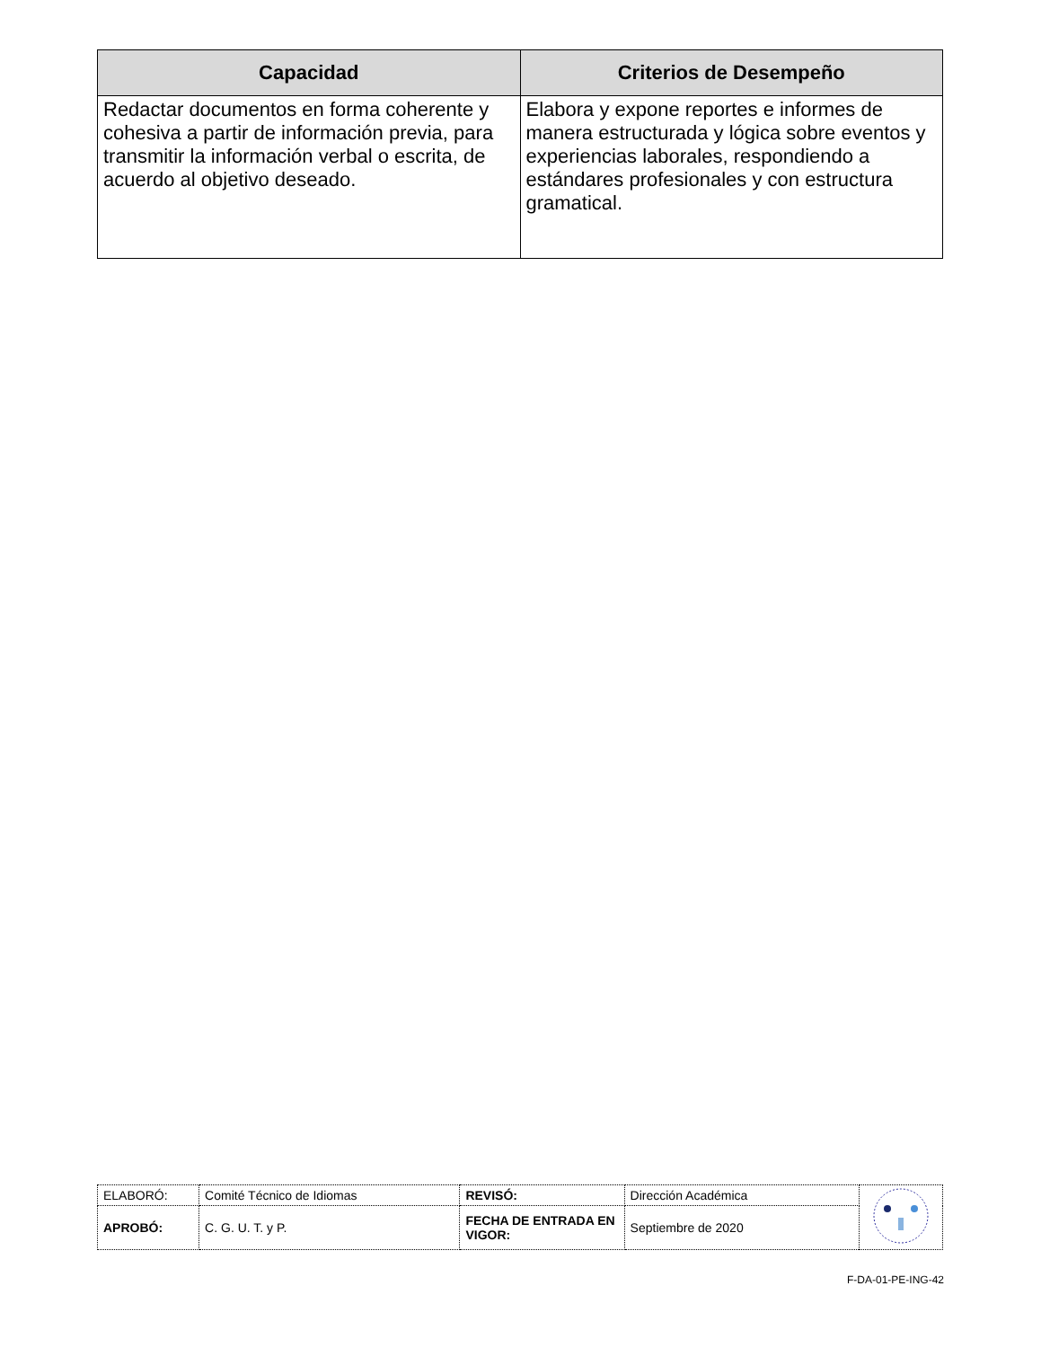| Capacidad | Criterios de Desempeño |
| --- | --- |
| Redactar documentos en forma coherente y cohesiva a partir de información previa, para transmitir la información verbal o escrita, de acuerdo al objetivo deseado. | Elabora y expone reportes e informes de manera estructurada y lógica sobre eventos y experiencias laborales, respondiendo a estándares profesionales y con estructura gramatical. |
| ELABORÓ: | Comité Técnico de Idiomas | REVISÓ: | Dirección Académica | |
| APROBÓ: | C. G. U. T. y P. | FECHA DE ENTRADA EN VIGOR: | Septiembre de 2020 | |
F-DA-01-PE-ING-42